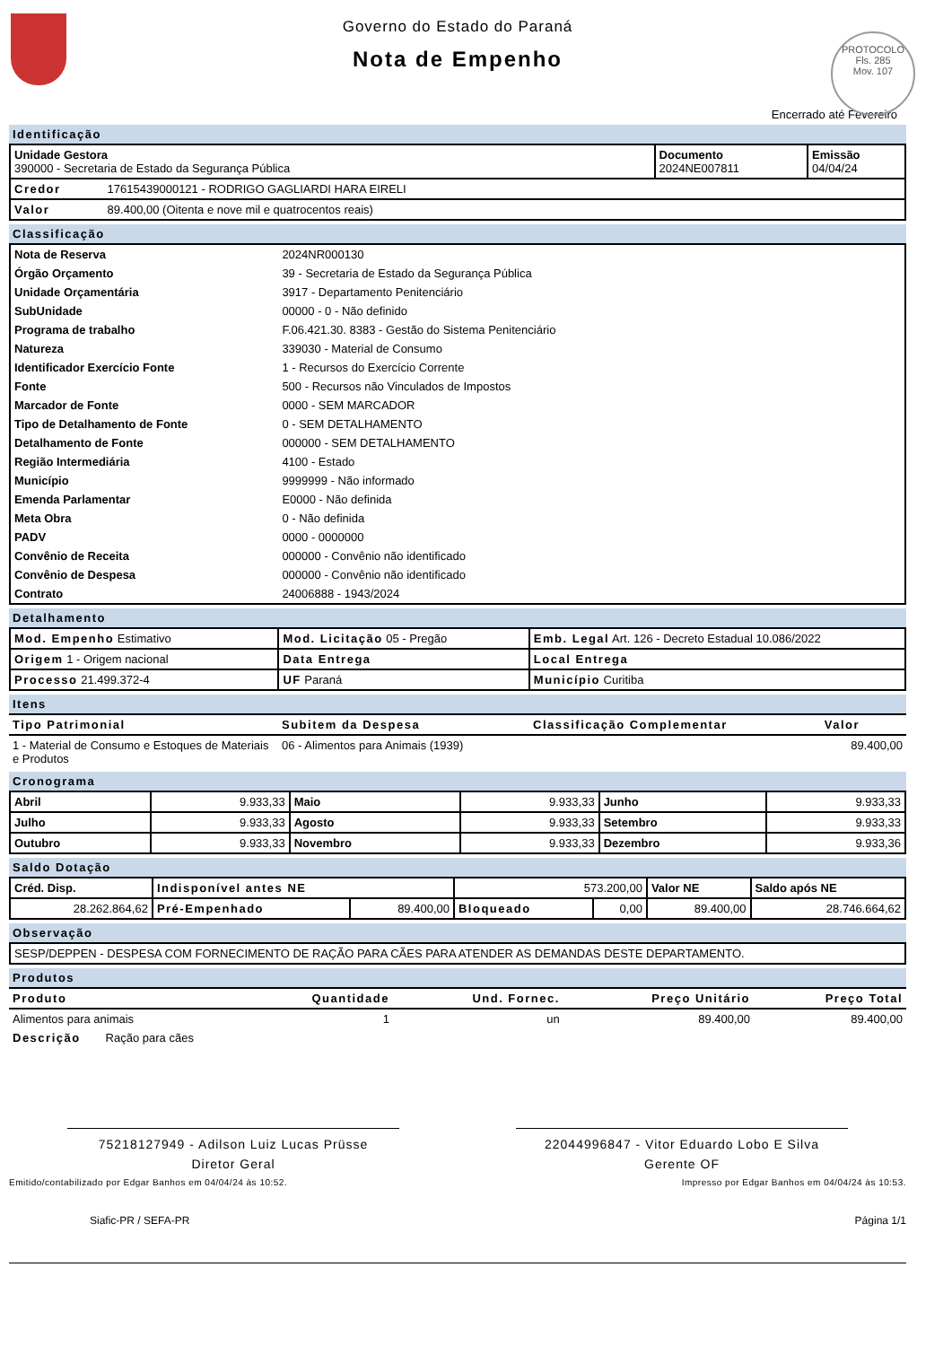Governo do Estado do Paraná
Nota de Empenho
PROTOCOLO
Fls. 285
Mov. 107
Encerrado até Fevereiro
Identificação
| Unidade Gestora 390000 - Secretaria de Estado da Segurança Pública | Documento 2024NE007811 | Emissão 04/04/24 |
| Credor 17615439000121 - RODRIGO GAGLIARDI HARA EIRELI | | |
| Valor 89.400,00 (Oitenta e nove mil e quatrocentos reais) | | |
Classificação
| Nota de Reserva | 2024NR000130 |
| Órgão Orçamento | 39 - Secretaria de Estado da Segurança Pública |
| Unidade Orçamentária | 3917 - Departamento Penitenciário |
| SubUnidade | 00000 - 0 - Não definido |
| Programa de trabalho | F.06.421.30. 8383 - Gestão do Sistema Penitenciário |
| Natureza | 339030 - Material de Consumo |
| Identificador Exercício Fonte | 1 - Recursos do Exercício Corrente |
| Fonte | 500 - Recursos não Vinculados de Impostos |
| Marcador de Fonte | 0000 - SEM MARCADOR |
| Tipo de Detalhamento de Fonte | 0 - SEM DETALHAMENTO |
| Detalhamento de Fonte | 000000 - SEM DETALHAMENTO |
| Região Intermediária | 4100 - Estado |
| Município | 9999999 - Não informado |
| Emenda Parlamentar | E0000 - Não definida |
| Meta Obra | 0 - Não definida |
| PADV | 0000 - 0000000 |
| Convênio de Receita | 000000 - Convênio não identificado |
| Convênio de Despesa | 000000 - Convênio não identificado |
| Contrato | 24006888 - 1943/2024 |
Detalhamento
| Mod. Empenho Estimativo | Mod. Licitação 05 - Pregão | Emb. Legal Art. 126 - Decreto Estadual 10.086/2022 |
| Origem 1 - Origem nacional | Data Entrega | Local Entrega |
| Processo 21.499.372-4 | UF Paraná | Município Curitiba |
Itens
| Tipo Patrimonial | Subitem da Despesa | Classificação Complementar | Valor |
| --- | --- | --- | --- |
| 1 - Material de Consumo e Estoques de Materiais e Produtos | 06 - Alimentos para Animais (1939) | | 89.400,00 |
Cronograma
| Abril | 9.933,33 | Maio | 9.933,33 | Junho | 9.933,33 |
| Julho | 9.933,33 | Agosto | 9.933,33 | Setembro | 9.933,33 |
| Outubro | 9.933,33 | Novembro | 9.933,33 | Dezembro | 9.933,36 |
Saldo Dotação
| Créd. Disp. | Indisponível antes NE | | 573.200,00 | | Valor NE | Saldo após NE |
| 28.262.864,62 | Pré-Empenhado | 89.400,00 | Bloqueado | 0,00 | 89.400,00 | 28.746.664,62 |
Observação
| SESP/DEPPEN - DESPESA COM FORNECIMENTO DE RAÇÃO PARA CÃES PARA ATENDER AS DEMANDAS DESTE DEPARTAMENTO. |
Produtos
| Produto | Quantidade | Und. Fornec. | Preço Unitário | Preço Total |
| --- | --- | --- | --- | --- |
| Alimentos para animais | 1 | un | 89.400,00 | 89.400,00 |
| Descrição Ração para cães | | | | |
75218127949 - Adilson Luiz Lucas Prüsse
Diretor Geral
22044996847 - Vitor Eduardo Lobo E Silva
Gerente OF
Emitido/contabilizado por Edgar Banhos em 04/04/24 às 10:52. Impresso por Edgar Banhos em 04/04/24 às 10:53.
Siafic-PR / SEFA-PR Página 1/1